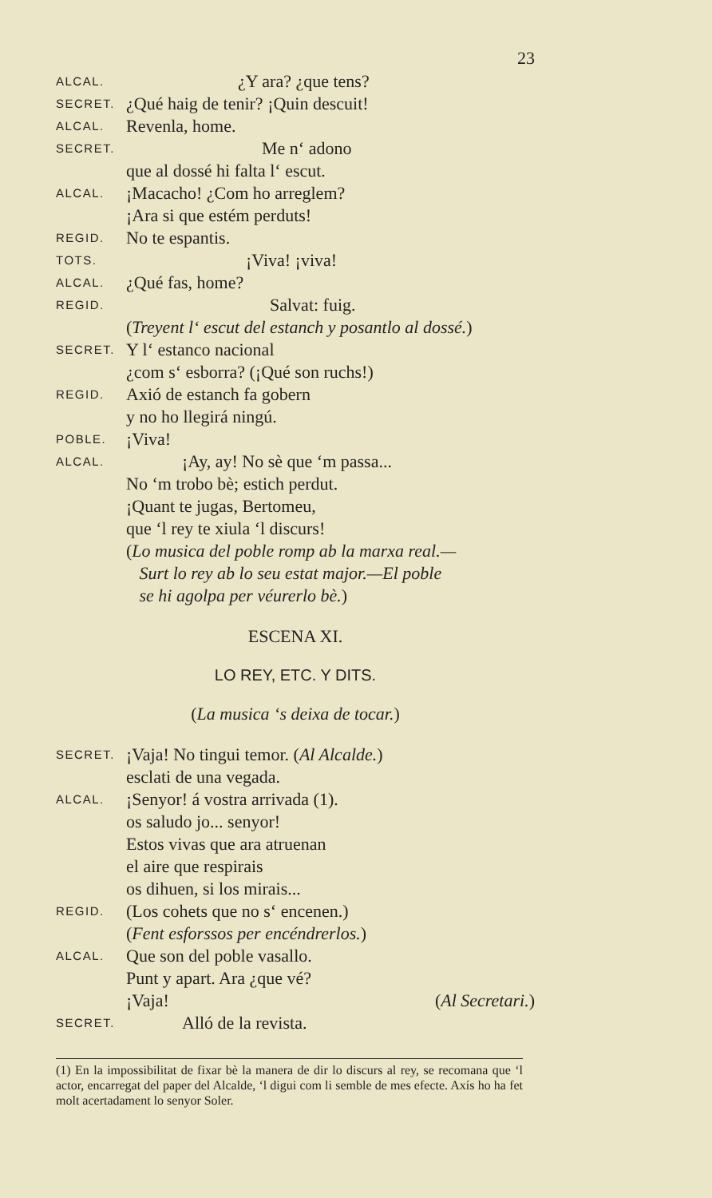23
ALCAL. ¿Y ara? ¿que tens?
SECRET. ¿Qué haig de tenir? ¡Quin descuit!
ALCAL. Revenla, home.
SECRET. Me n‘ adono
que al dossé hi falta l‘ escut.
ALCAL. ¡Macacho! ¿Com ho arreglem?
¡Ara si que estém perduts!
REGID. No te espantis.
TOTS. ¡Viva! ¡viva!
ALCAL. ¿Qué fas, home?
REGID. Salvat: fuig.
(Treyent l‘ escut del estanch y posantlo al dossé.)
SECRET. Y l‘ estanco nacional
¿com s‘ esborra? (¡Qué son ruchs!)
REGID. Axió de estanch fa gobern
y no ho llegirá ningú.
POBLE. ¡Viva!
ALCAL. ¡Ay, ay! No sè que ‘m passa...
No ‘m trobo bè; estich perdut.
¡Quant te jugas, Bertomeu,
que ‘l rey te xiula ‘l discurs!
(Lo musica del poble romp ab la marxa real.—
Surt lo rey ab lo seu estat major.—El poble
se hi agolpa per véurerlo bè.)
ESCENA XI.
LO REY, ETC. Y DITS.
(La musica ‘s deixa de tocar.)
SECRET. ¡Vaja! No tingui temor. (Al Alcalde.)
esclati de una vegada.
ALCAL. ¡Senyor! á vostra arrivada (1).
os saludo jo... senyor!
Estos vivas que ara atruenan
el aire que respirais
os dihuen, si los mirais...
REGID. (Los cohets que no s‘ encenen.)
(Fent esforssos per encéndrerlos.)
ALCAL. Que son del poble vasallo.
Punt y apart. Ara ¿que vé?
¡Vaja! (Al Secretari.)
SECRET. Alló de la revista.
(1) En la impossibilitat de fixar bè la manera de dir lo discurs al rey, se recomana que ‘l actor, encarregat del paper del Alcalde, ‘l digui com li semble de mes efecte. Axís ho ha fet molt acertadament lo senyor Soler.